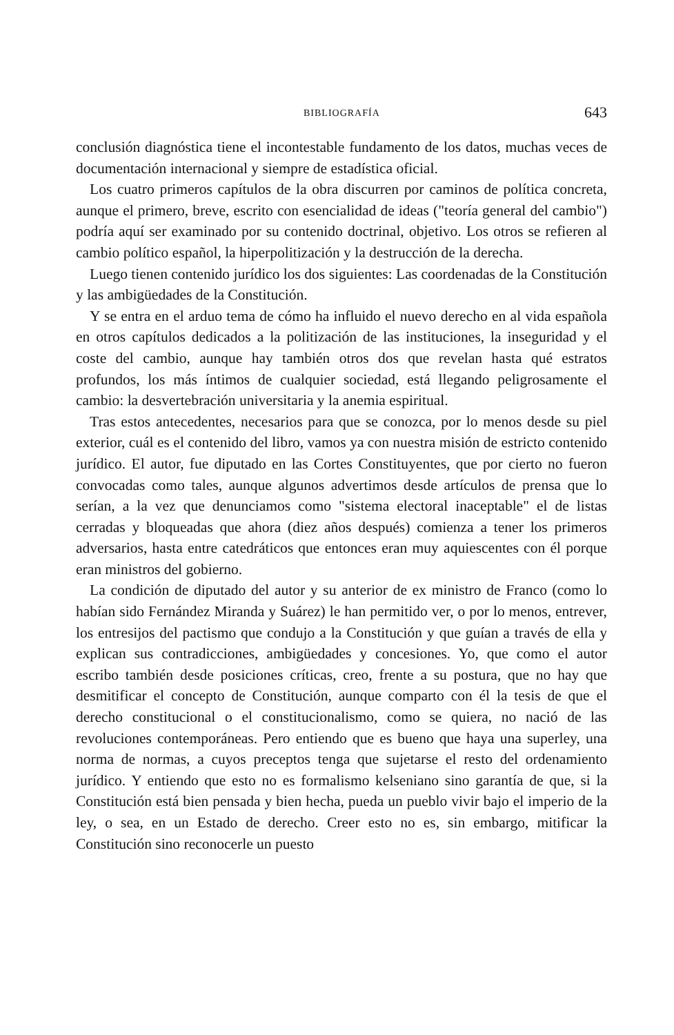BIBLIOGRAFÍA 643
conclusión diagnóstica tiene el incontestable fundamento de los datos, muchas veces de documentación internacional y siempre de estadística oficial.
Los cuatro primeros capítulos de la obra discurren por caminos de política concreta, aunque el primero, breve, escrito con esencialidad de ideas ("teoría general del cambio") podría aquí ser examinado por su contenido doctrinal, objetivo. Los otros se refieren al cambio político español, la hiperpolitización y la destrucción de la derecha.
Luego tienen contenido jurídico los dos siguientes: Las coordenadas de la Constitución y las ambigüedades de la Constitución.
Y se entra en el arduo tema de cómo ha influido el nuevo derecho en al vida española en otros capítulos dedicados a la politización de las instituciones, la inseguridad y el coste del cambio, aunque hay también otros dos que revelan hasta qué estratos profundos, los más íntimos de cualquier sociedad, está llegando peligrosamente el cambio: la desvertebración universitaria y la anemia espiritual.
Tras estos antecedentes, necesarios para que se conozca, por lo menos desde su piel exterior, cuál es el contenido del libro, vamos ya con nuestra misión de estricto contenido jurídico. El autor, fue diputado en las Cortes Constituyentes, que por cierto no fueron convocadas como tales, aunque algunos advertimos desde artículos de prensa que lo serían, a la vez que denunciamos como "sistema electoral inaceptable" el de listas cerradas y bloqueadas que ahora (diez años después) comienza a tener los primeros adversarios, hasta entre catedráticos que entonces eran muy aquiescentes con él porque eran ministros del gobierno.
La condición de diputado del autor y su anterior de ex ministro de Franco (como lo habían sido Fernández Miranda y Suárez) le han permitido ver, o por lo menos, entrever, los entresijos del pactismo que condujo a la Constitución y que guían a través de ella y explican sus contradicciones, ambigüedades y concesiones. Yo, que como el autor escribo también desde posiciones críticas, creo, frente a su postura, que no hay que desmitificar el concepto de Constitución, aunque comparto con él la tesis de que el derecho constitucional o el constitucionalismo, como se quiera, no nació de las revoluciones contemporáneas. Pero entiendo que es bueno que haya una superley, una norma de normas, a cuyos preceptos tenga que sujetarse el resto del ordenamiento jurídico. Y entiendo que esto no es formalismo kelseniano sino garantía de que, si la Constitución está bien pensada y bien hecha, pueda un pueblo vivir bajo el imperio de la ley, o sea, en un Estado de derecho. Creer esto no es, sin embargo, mitificar la Constitución sino reconocerle un puesto